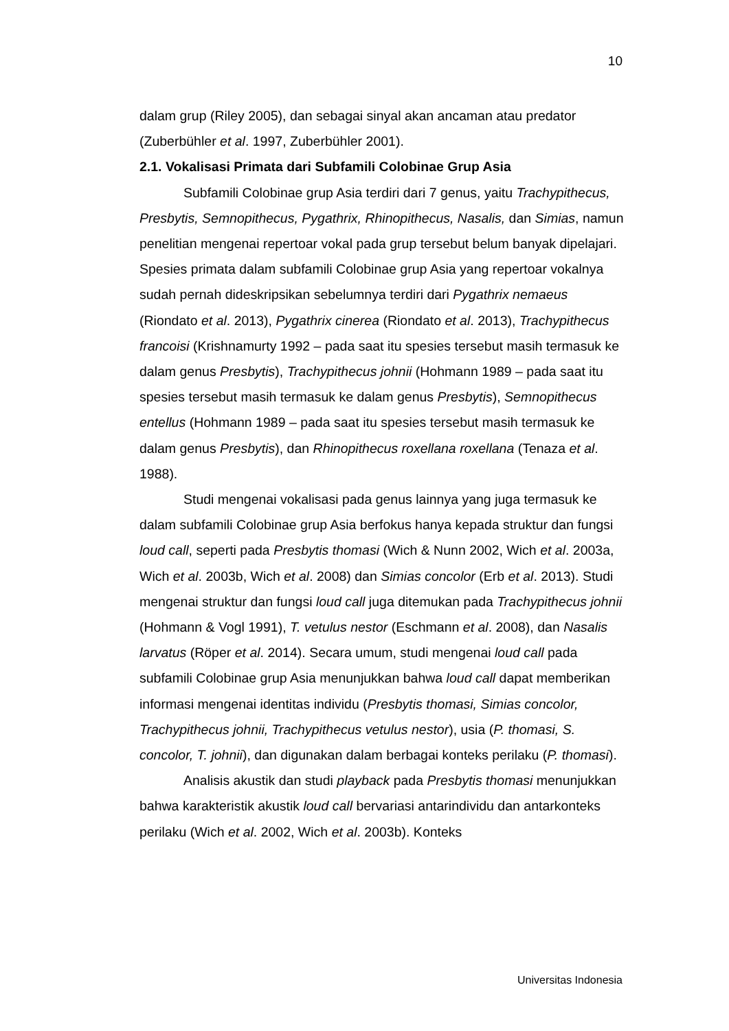10
dalam grup (Riley 2005), dan sebagai sinyal akan ancaman atau predator (Zuberbühler et al. 1997, Zuberbühler 2001).
2.1. Vokalisasi Primata dari Subfamili Colobinae Grup Asia
Subfamili Colobinae grup Asia terdiri dari 7 genus, yaitu Trachypithecus, Presbytis, Semnopithecus, Pygathrix, Rhinopithecus, Nasalis, dan Simias, namun penelitian mengenai repertoar vokal pada grup tersebut belum banyak dipelajari. Spesies primata dalam subfamili Colobinae grup Asia yang repertoar vokalnya sudah pernah dideskripsikan sebelumnya terdiri dari Pygathrix nemaeus (Riondato et al. 2013), Pygathrix cinerea (Riondato et al. 2013), Trachypithecus francoisi (Krishnamurty 1992 – pada saat itu spesies tersebut masih termasuk ke dalam genus Presbytis), Trachypithecus johnii (Hohmann 1989 – pada saat itu spesies tersebut masih termasuk ke dalam genus Presbytis), Semnopithecus entellus (Hohmann 1989 – pada saat itu spesies tersebut masih termasuk ke dalam genus Presbytis), dan Rhinopithecus roxellana roxellana (Tenaza et al. 1988).
Studi mengenai vokalisasi pada genus lainnya yang juga termasuk ke dalam subfamili Colobinae grup Asia berfokus hanya kepada struktur dan fungsi loud call, seperti pada Presbytis thomasi (Wich & Nunn 2002, Wich et al. 2003a, Wich et al. 2003b, Wich et al. 2008) dan Simias concolor (Erb et al. 2013). Studi mengenai struktur dan fungsi loud call juga ditemukan pada Trachypithecus johnii (Hohmann & Vogl 1991), T. vetulus nestor (Eschmann et al. 2008), dan Nasalis larvatus (Röper et al. 2014). Secara umum, studi mengenai loud call pada subfamili Colobinae grup Asia menunjukkan bahwa loud call dapat memberikan informasi mengenai identitas individu (Presbytis thomasi, Simias concolor, Trachypithecus johnii, Trachypithecus vetulus nestor), usia (P. thomasi, S. concolor, T. johnii), dan digunakan dalam berbagai konteks perilaku (P. thomasi).
Analisis akustik dan studi playback pada Presbytis thomasi menunjukkan bahwa karakteristik akustik loud call bervariasi antarindividu dan antarkonteks perilaku (Wich et al. 2002, Wich et al. 2003b). Konteks
Universitas Indonesia